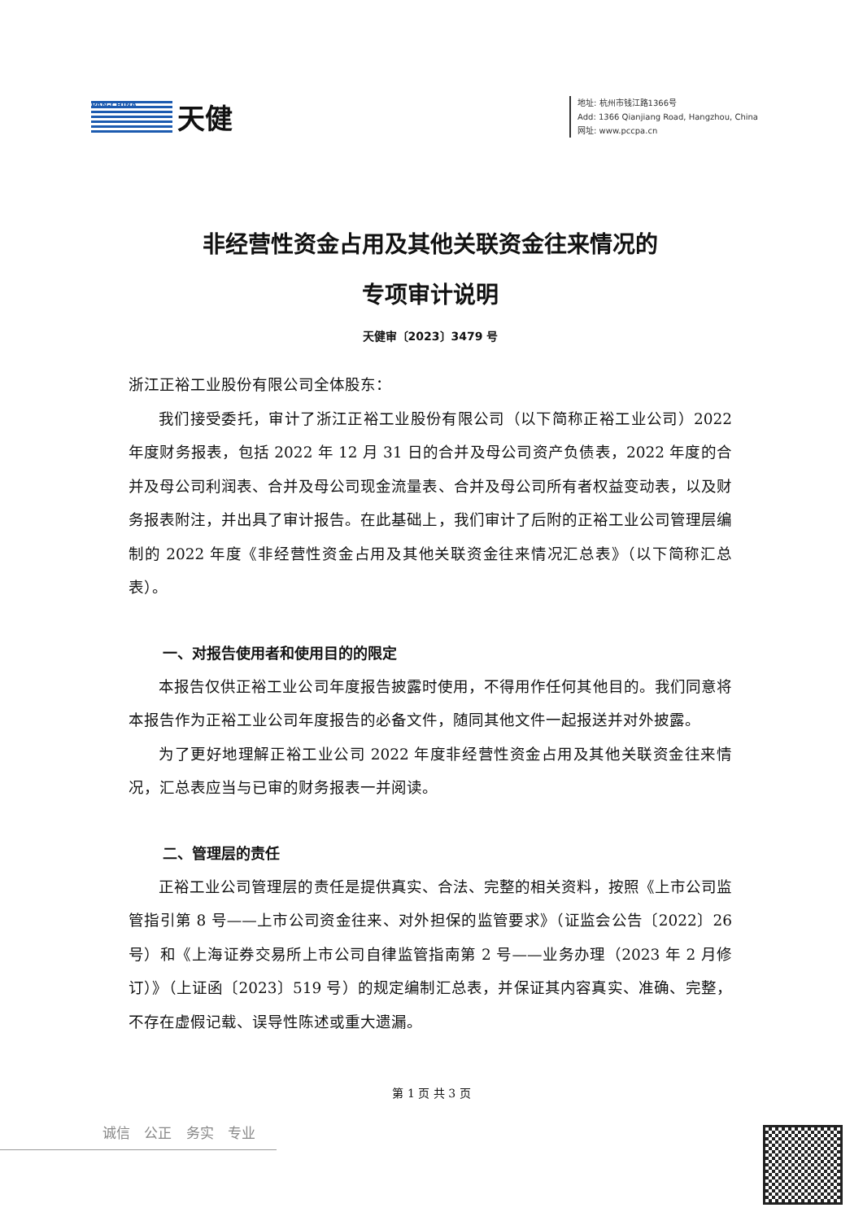PAN-CHINA
天健
地址: 杭州市钱江路1366号
Add: 1366 Qianjiang Road, Hangzhou, China
网址: www.pccpa.cn
非经营性资金占用及其他关联资金往来情况的
专项审计说明
天健审〔2023〕3479 号
浙江正裕工业股份有限公司全体股东：
我们接受委托，审计了浙江正裕工业股份有限公司（以下简称正裕工业公司）2022 年度财务报表，包括 2022 年 12 月 31 日的合并及母公司资产负债表，2022 年度的合并及母公司利润表、合并及母公司现金流量表、合并及母公司所有者权益变动表，以及财务报表附注，并出具了审计报告。在此基础上，我们审计了后附的正裕工业公司管理层编制的 2022 年度《非经营性资金占用及其他关联资金往来情况汇总表》（以下简称汇总表）。
一、对报告使用者和使用目的的限定
本报告仅供正裕工业公司年度报告披露时使用，不得用作任何其他目的。我们同意将本报告作为正裕工业公司年度报告的必备文件，随同其他文件一起报送并对外披露。
为了更好地理解正裕工业公司 2022 年度非经营性资金占用及其他关联资金往来情况，汇总表应当与已审的财务报表一并阅读。
二、管理层的责任
正裕工业公司管理层的责任是提供真实、合法、完整的相关资料，按照《上市公司监管指引第 8 号——上市公司资金往来、对外担保的监管要求》（证监会公告〔2022〕26 号）和《上海证券交易所上市公司自律监管指南第 2 号——业务办理（2023 年 2 月修订）》（上证函〔2023〕519 号）的规定编制汇总表，并保证其内容真实、准确、完整，不存在虚假记载、误导性陈述或重大遗漏。
第 1 页 共 3 页
诚信 公正 务实 专业